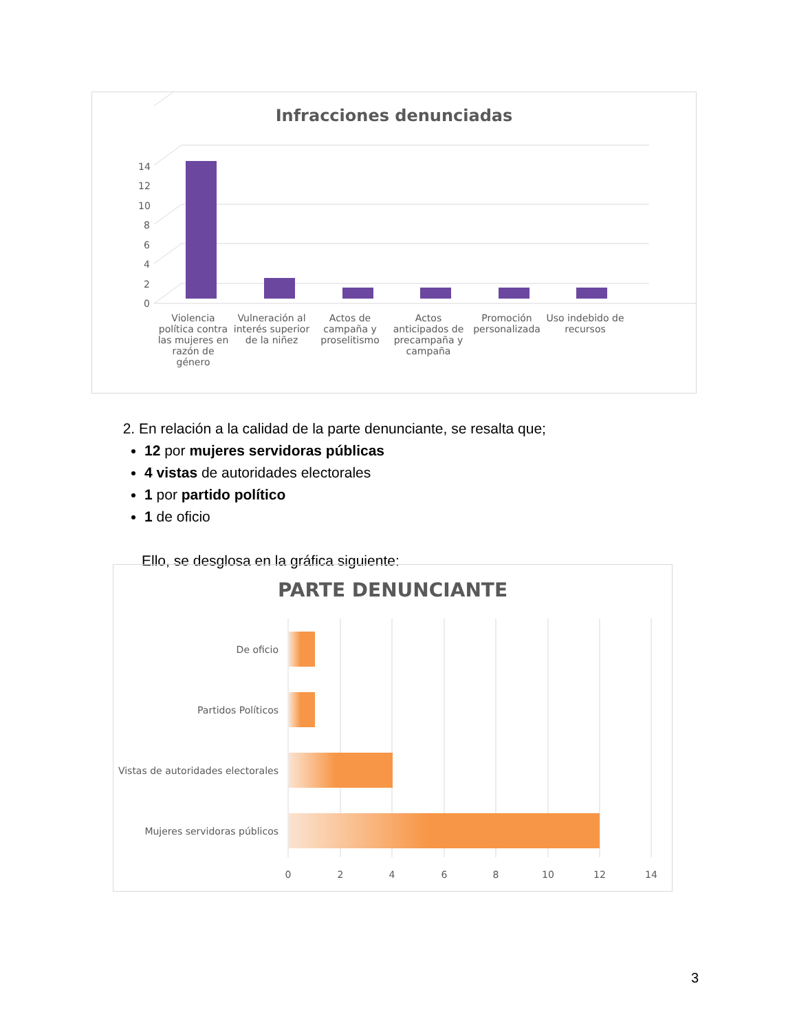Infracciones denunciadas
0
2
4
6
8
10
12
14
Violencia política contra las mujeres en razón de género
Vulneración al interés superior de la niñez
Actos de campaña y proselitismo
Actos anticipados de precampaña y campaña
Promoción personalizada
Uso indebido de recursos
2. En relación a la calidad de la parte denunciante, se resalta que;
12 por mujeres servidoras públicas
4 vistas de autoridades electorales
1 por partido político
1 de oficio
Ello, se desglosa en la gráfica siguiente:
PARTE DENUNCIANTE
De oficio
Partidos Políticos
Vistas de autoridades electorales
Mujeres servidoras públicos
0
2
4
6
8
10
12
14
3